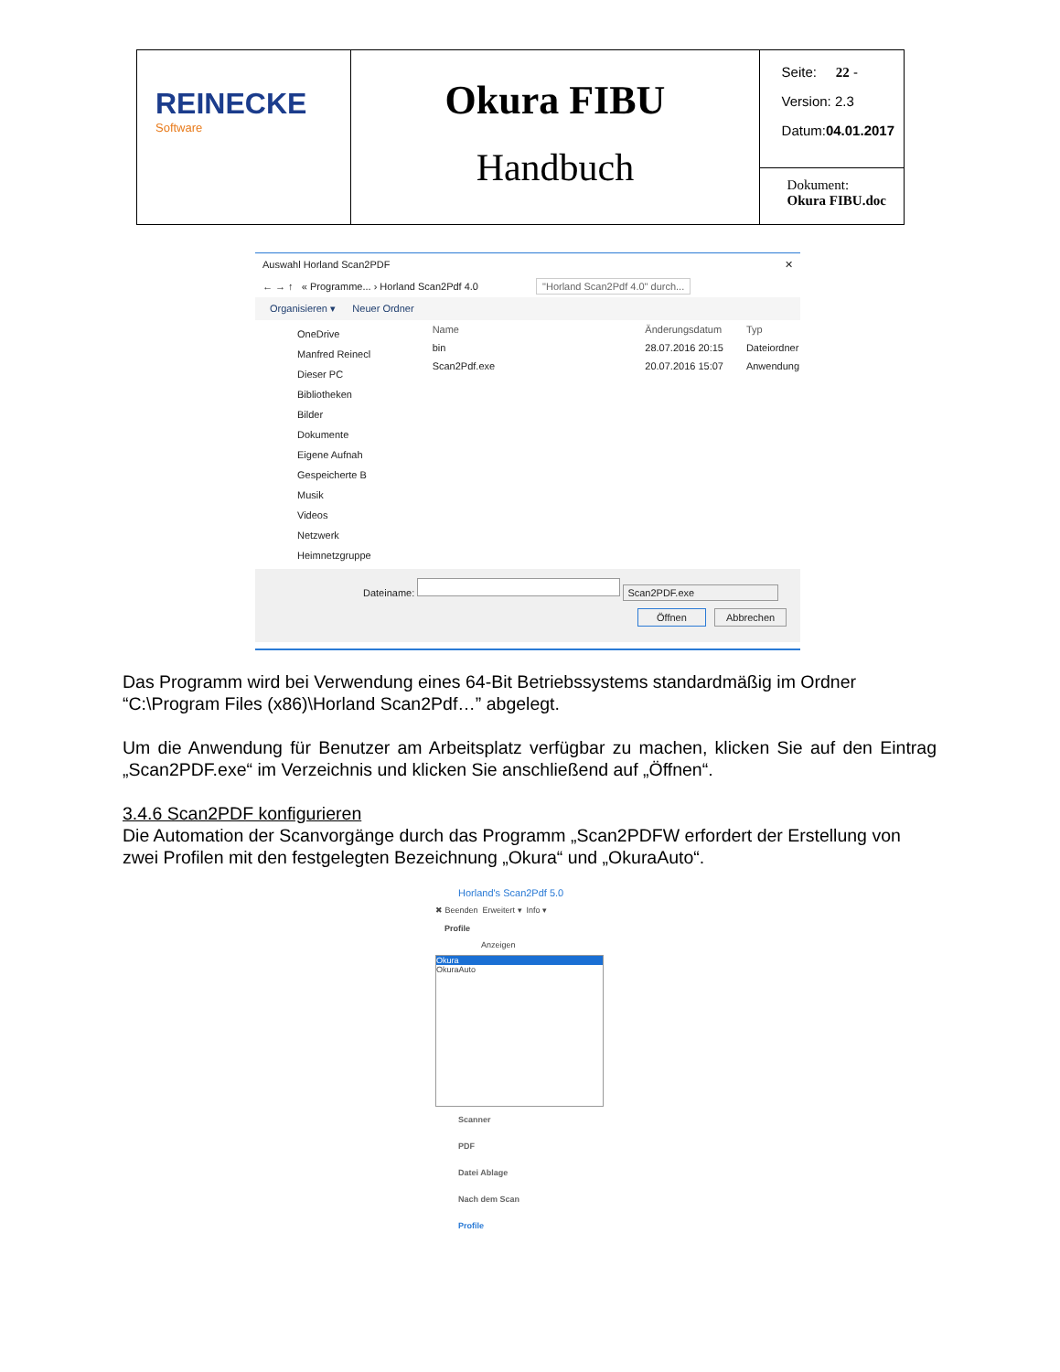| REINECKE Software | Okura FIBU Handbuch | Seite: 22 - Version: 2.3 Datum: 04.01.2017 |
| | | Dokument: Okura FIBU.doc |
Auswahl Horland Scan2PDF ✕
← → ↑ « Programme... › Horland Scan2Pdf 4.0 "Horland Scan2Pdf 4.0" durch...
Organisieren ▾ Neuer Ordner
OneDrive
Manfred Reinecl
Dieser PC
Bibliotheken
Bilder
Dokumente
Eigene Aufnah
Gespeicherte B
Musik
Videos
Netzwerk
Heimnetzgruppe
| Name | Änderungsdatum | Typ |
| --- | --- | --- |
| bin | 28.07.2016 20:15 | Dateiordner |
| Scan2Pdf.exe | 20.07.2016 15:07 | Anwendung |
Dateiname: Scan2PDF.exe
Öffnen Abbrechen
Das Programm wird bei Verwendung eines 64-Bit Betriebssystems standardmäßig im Ordner “C:\Program Files (x86)\Horland Scan2Pdf…” abgelegt.
Um die Anwendung für Benutzer am Arbeitsplatz verfügbar zu machen, klicken Sie auf den Eintrag „Scan2PDF.exe“ im Verzeichnis und klicken Sie anschließend auf „Öffnen“.
3.4.6 Scan2PDF konfigurieren
Die Automation der Scanvorgänge durch das Programm „Scan2PDFW erfordert der Erstellung von zwei Profilen mit den festgelegten Bezeichnung „Okura“ und „OkuraAuto“.
Horland's Scan2Pdf 5.0
✖ Beenden Erweitert ▾ Info ▾
Profile
Anzeigen
Okura
OkuraAuto
Scanner
PDF
Datei Ablage
Nach dem Scan
Profile